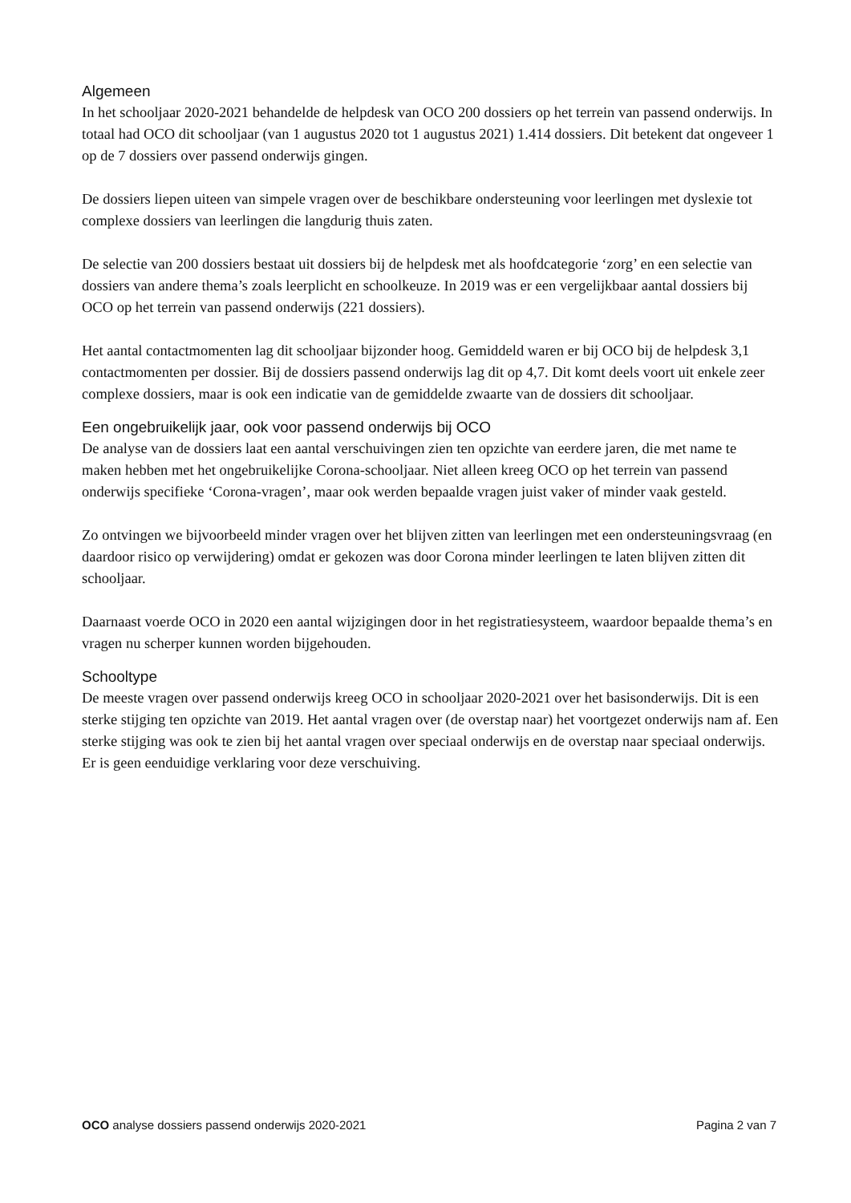Algemeen
In het schooljaar 2020-2021 behandelde de helpdesk van OCO 200 dossiers op het terrein van passend onderwijs. In totaal had OCO dit schooljaar (van 1 augustus 2020 tot 1 augustus 2021) 1.414 dossiers. Dit betekent dat ongeveer 1 op de 7 dossiers over passend onderwijs gingen.
De dossiers liepen uiteen van simpele vragen over de beschikbare ondersteuning voor leerlingen met dyslexie tot complexe dossiers van leerlingen die langdurig thuis zaten.
De selectie van 200 dossiers bestaat uit dossiers bij de helpdesk met als hoofdcategorie ‘zorg’ en een selectie van dossiers van andere thema’s zoals leerplicht en schoolkeuze. In 2019 was er een vergelijkbaar aantal dossiers bij OCO op het terrein van passend onderwijs (221 dossiers).
Het aantal contactmomenten lag dit schooljaar bijzonder hoog. Gemiddeld waren er bij OCO bij de helpdesk 3,1 contactmomenten per dossier. Bij de dossiers passend onderwijs lag dit op 4,7. Dit komt deels voort uit enkele zeer complexe dossiers, maar is ook een indicatie van de gemiddelde zwaarte van de dossiers dit schooljaar.
Een ongebruikelijk jaar, ook voor passend onderwijs bij OCO
De analyse van de dossiers laat een aantal verschuivingen zien ten opzichte van eerdere jaren, die met name te maken hebben met het ongebruikelijke Corona-schooljaar. Niet alleen kreeg OCO op het terrein van passend onderwijs specifieke ‘Corona-vragen’, maar ook werden bepaalde vragen juist vaker of minder vaak gesteld.
Zo ontvingen we bijvoorbeeld minder vragen over het blijven zitten van leerlingen met een ondersteuningsvraag (en daardoor risico op verwijdering) omdat er gekozen was door Corona minder leerlingen te laten blijven zitten dit schooljaar.
Daarnaast voerde OCO in 2020 een aantal wijzigingen door in het registratiesysteem, waardoor bepaalde thema’s en vragen nu scherper kunnen worden bijgehouden.
Schooltype
De meeste vragen over passend onderwijs kreeg OCO in schooljaar 2020-2021 over het basisonderwijs. Dit is een sterke stijging ten opzichte van 2019. Het aantal vragen over (de overstap naar) het voortgezet onderwijs nam af. Een sterke stijging was ook te zien bij het aantal vragen over speciaal onderwijs en de overstap naar speciaal onderwijs. Er is geen eenduidige verklaring voor deze verschuiving.
OCO analyse dossiers passend onderwijs 2020-2021 Pagina 2 van 7